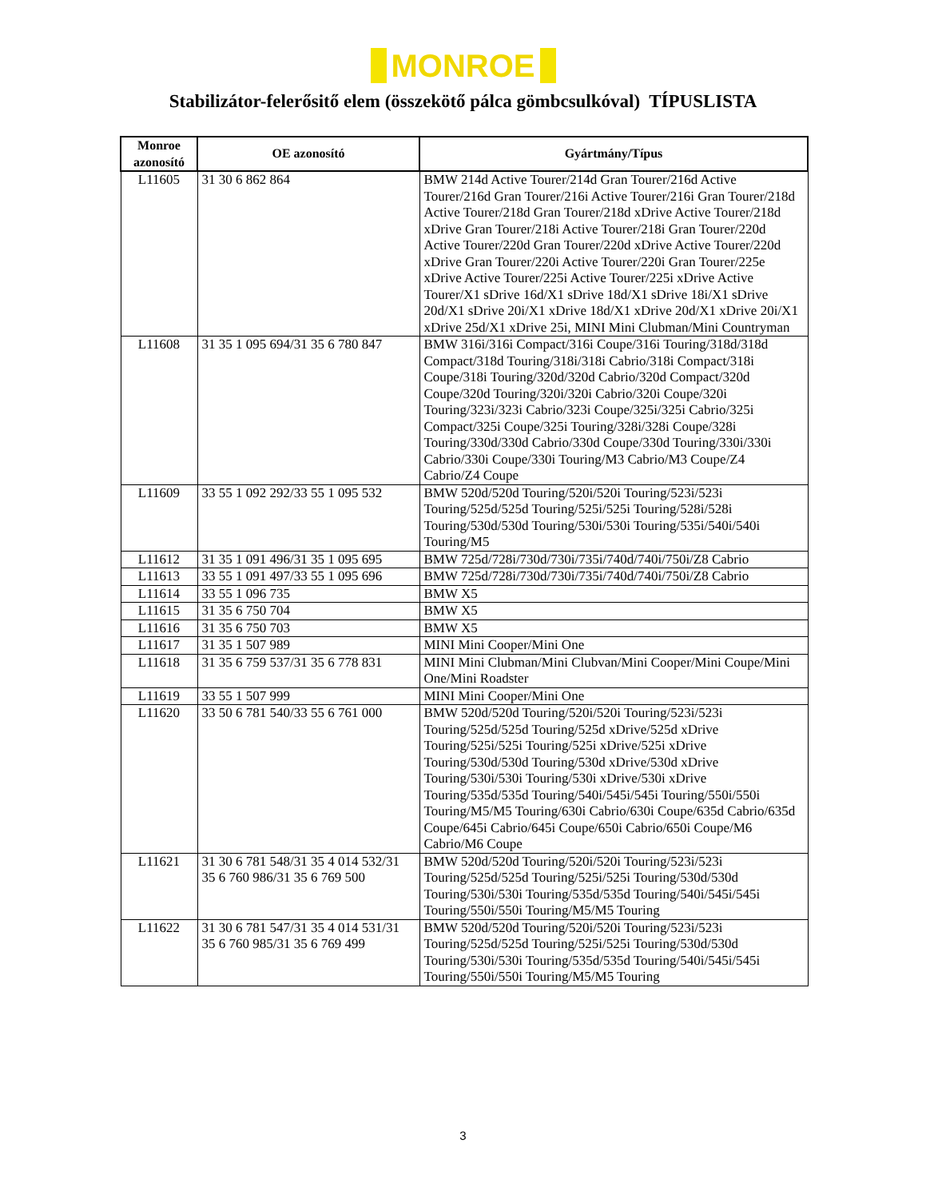MONROE
Stabilizátor-felerősitő elem (összekötő pálca gömbcsulkóval) TÍPUSLISTA
| Monroe azonosító | OE azonosító | Gyártmány/Típus |
| --- | --- | --- |
| L11605 | 31 30 6 862 864 | BMW 214d Active Tourer/214d Gran Tourer/216d Active Tourer/216d Gran Tourer/216i Active Tourer/216i Gran Tourer/218d Active Tourer/218d Gran Tourer/218d xDrive Active Tourer/218d xDrive Gran Tourer/218i Active Tourer/218i Gran Tourer/220d Active Tourer/220d Gran Tourer/220d xDrive Active Tourer/220d xDrive Gran Tourer/220i Active Tourer/220i Gran Tourer/225e xDrive Active Tourer/225i Active Tourer/225i xDrive Active Tourer/X1 sDrive 16d/X1 sDrive 18d/X1 sDrive 18i/X1 sDrive 20d/X1 sDrive 20i/X1 xDrive 18d/X1 xDrive 20d/X1 xDrive 20i/X1 xDrive 25d/X1 xDrive 25i, MINI Mini Clubman/Mini Countryman |
| L11608 | 31 35 1 095 694/31 35 6 780 847 | BMW 316i/316i Compact/316i Coupe/316i Touring/318d/318d Compact/318d Touring/318i/318i Cabrio/318i Compact/318i Coupe/318i Touring/320d/320d Cabrio/320d Compact/320d Coupe/320d Touring/320i/320i Cabrio/320i Coupe/320i Touring/323i/323i Cabrio/323i Coupe/325i/325i Cabrio/325i Compact/325i Coupe/325i Touring/328i/328i Coupe/328i Touring/330d/330d Cabrio/330d Coupe/330d Touring/330i/330i Cabrio/330i Coupe/330i Touring/M3 Cabrio/M3 Coupe/Z4 Cabrio/Z4 Coupe |
| L11609 | 33 55 1 092 292/33 55 1 095 532 | BMW 520d/520d Touring/520i/520i Touring/523i/523i Touring/525d/525d Touring/525i/525i Touring/528i/528i Touring/530d/530d Touring/530i/530i Touring/535i/540i/540i Touring/M5 |
| L11612 | 31 35 1 091 496/31 35 1 095 695 | BMW 725d/728i/730d/730i/735i/740d/740i/750i/Z8 Cabrio |
| L11613 | 33 55 1 091 497/33 55 1 095 696 | BMW 725d/728i/730d/730i/735i/740d/740i/750i/Z8 Cabrio |
| L11614 | 33 55 1 096 735 | BMW X5 |
| L11615 | 31 35 6 750 704 | BMW X5 |
| L11616 | 31 35 6 750 703 | BMW X5 |
| L11617 | 31 35 1 507 989 | MINI Mini Cooper/Mini One |
| L11618 | 31 35 6 759 537/31 35 6 778 831 | MINI Mini Clubman/Mini Clubvan/Mini Cooper/Mini Coupe/Mini One/Mini Roadster |
| L11619 | 33 55 1 507 999 | MINI Mini Cooper/Mini One |
| L11620 | 33 50 6 781 540/33 55 6 761 000 | BMW 520d/520d Touring/520i/520i Touring/523i/523i Touring/525d/525d Touring/525d xDrive/525d xDrive Touring/525i/525i Touring/525i xDrive/525i xDrive Touring/530d/530d Touring/530d xDrive/530d xDrive Touring/530i/530i Touring/530i xDrive/530i xDrive Touring/535d/535d Touring/540i/545i/545i Touring/550i/550i Touring/M5/M5 Touring/630i Cabrio/630i Coupe/635d Cabrio/635d Coupe/645i Cabrio/645i Coupe/650i Cabrio/650i Coupe/M6 Cabrio/M6 Coupe |
| L11621 | 31 30 6 781 548/31 35 4 014 532/31 35 6 760 986/31 35 6 769 500 | BMW 520d/520d Touring/520i/520i Touring/523i/523i Touring/525d/525d Touring/525i/525i Touring/530d/530d Touring/530i/530i Touring/535d/535d Touring/540i/545i/545i Touring/550i/550i Touring/M5/M5 Touring |
| L11622 | 31 30 6 781 547/31 35 4 014 531/31 35 6 760 985/31 35 6 769 499 | BMW 520d/520d Touring/520i/520i Touring/523i/523i Touring/525d/525d Touring/525i/525i Touring/530d/530d Touring/530i/530i Touring/535d/535d Touring/540i/545i/545i Touring/550i/550i Touring/M5/M5 Touring |
3